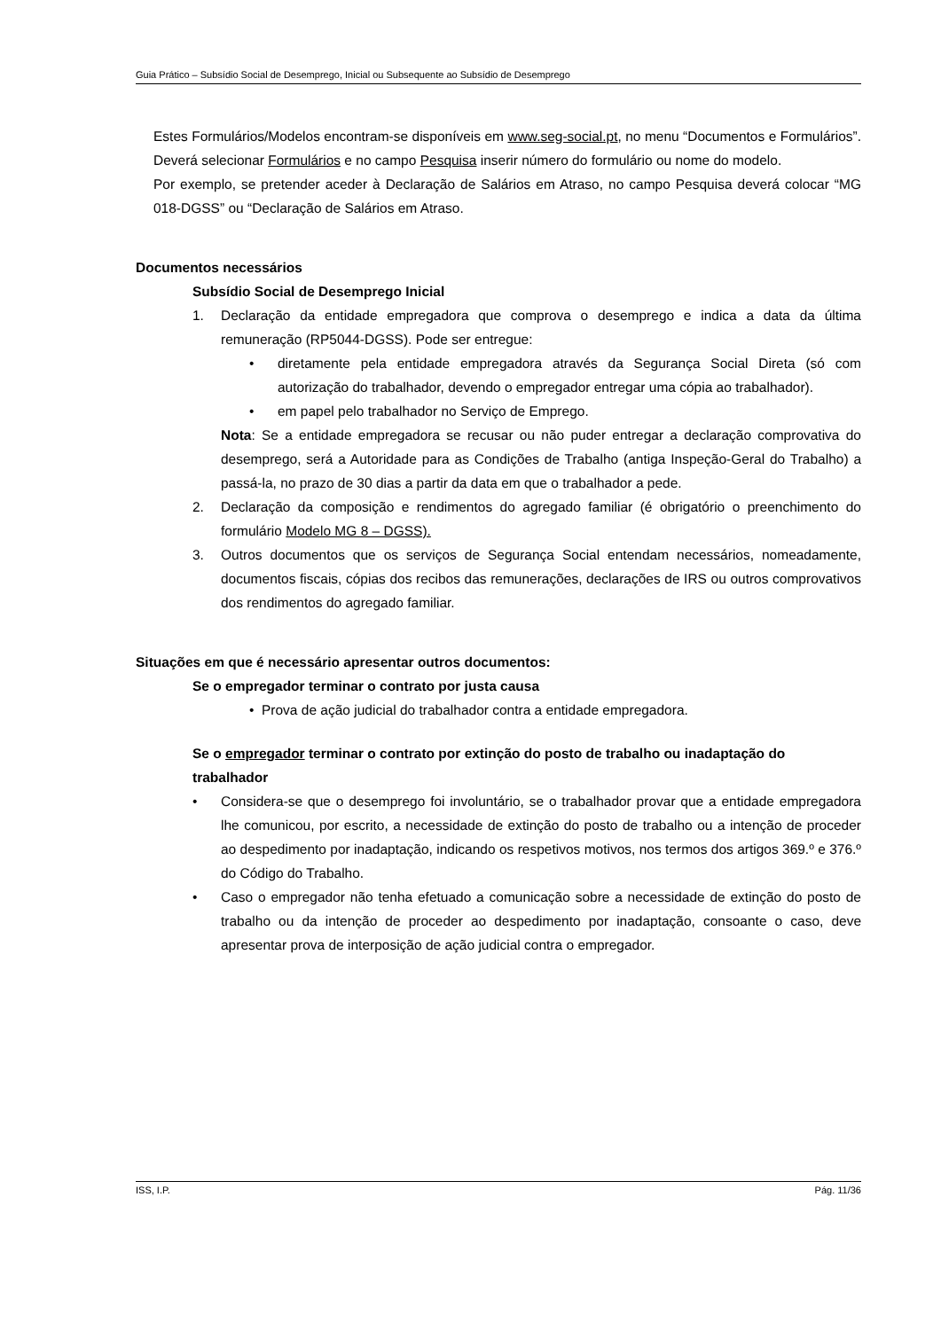Guia Prático – Subsídio Social de Desemprego, Inicial ou Subsequente ao Subsídio de Desemprego
Estes Formulários/Modelos encontram-se disponíveis em www.seg-social.pt, no menu “Documentos e Formulários”. Deverá selecionar Formulários e no campo Pesquisa inserir número do formulário ou nome do modelo.
Por exemplo, se pretender aceder à Declaração de Salários em Atraso, no campo Pesquisa deverá colocar “MG 018-DGSS” ou “Declaração de Salários em Atraso.
Documentos necessários
Subsídio Social de Desemprego Inicial
1. Declaração da entidade empregadora que comprova o desemprego e indica a data da última remuneração (RP5044-DGSS). Pode ser entregue:
• diretamente pela entidade empregadora através da Segurança Social Direta (só com autorização do trabalhador, devendo o empregador entregar uma cópia ao trabalhador).
• em papel pelo trabalhador no Serviço de Emprego.
Nota: Se a entidade empregadora se recusar ou não puder entregar a declaração comprovativa do desemprego, será a Autoridade para as Condições de Trabalho (antiga Inspeção-Geral do Trabalho) a passá-la, no prazo de 30 dias a partir da data em que o trabalhador a pede.
2. Declaração da composição e rendimentos do agregado familiar (é obrigatório o preenchimento do formulário Modelo MG 8 – DGSS).
3. Outros documentos que os serviços de Segurança Social entendam necessários, nomeadamente, documentos fiscais, cópias dos recibos das remunerações, declarações de IRS ou outros comprovativos dos rendimentos do agregado familiar.
Situações em que é necessário apresentar outros documentos:
Se o empregador terminar o contrato por justa causa
• Prova de ação judicial do trabalhador contra a entidade empregadora.
Se o empregador terminar o contrato por extinção do posto de trabalho ou inadaptação do trabalhador
• Considera-se que o desemprego foi involuntário, se o trabalhador provar que a entidade empregadora lhe comunicou, por escrito, a necessidade de extinção do posto de trabalho ou a intenção de proceder ao despedimento por inadaptação, indicando os respetivos motivos, nos termos dos artigos 369.º e 376.º do Código do Trabalho.
• Caso o empregador não tenha efetuado a comunicação sobre a necessidade de extinção do posto de trabalho ou da intenção de proceder ao despedimento por inadaptação, consoante o caso, deve apresentar prova de interposição de ação judicial contra o empregador.
ISS, I.P. Pág. 11/36